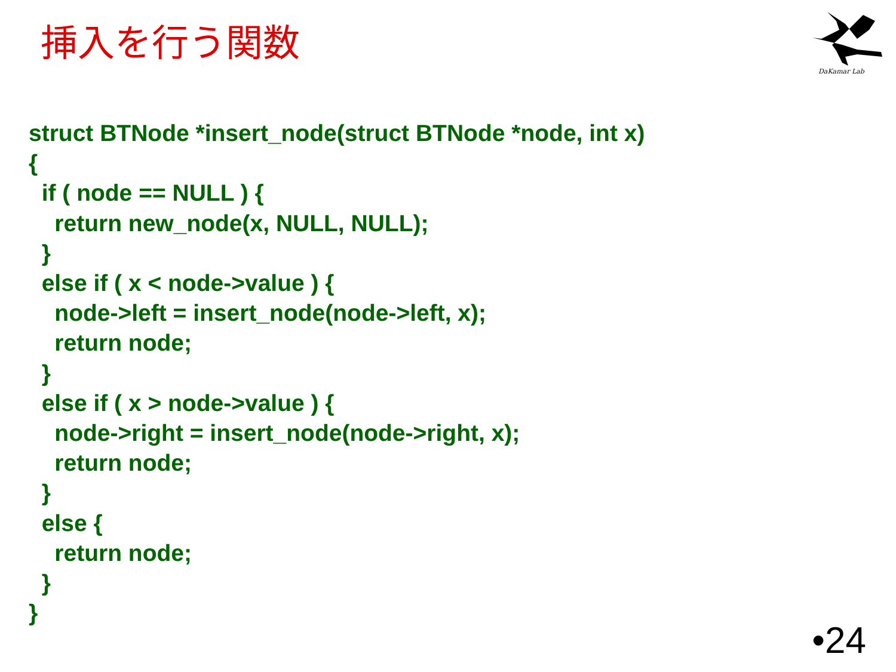挿入を行う関数
DaKamar Lab
struct BTNode *insert_node(struct BTNode *node, int x)
{
  if ( node == NULL ) {
    return new_node(x, NULL, NULL);
  }
  else if ( x < node->value ) {
    node->left = insert_node(node->left, x);
    return node;
  }
  else if ( x > node->value ) {
    node->right = insert_node(node->right, x);
    return node;
  }
  else {
    return node;
  }
}
•24